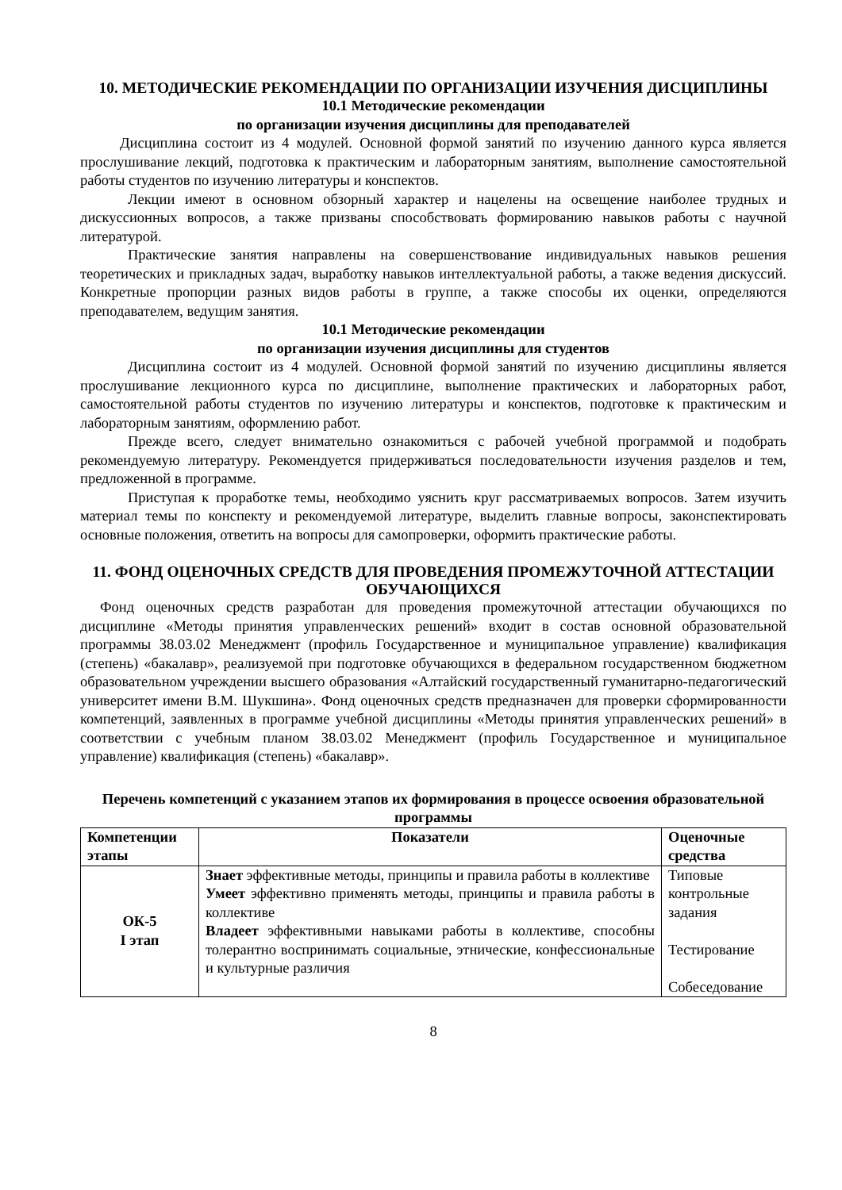10. МЕТОДИЧЕСКИЕ РЕКОМЕНДАЦИИ ПО ОРГАНИЗАЦИИ ИЗУЧЕНИЯ ДИСЦИПЛИНЫ
10.1 Методические рекомендации
по организации изучения дисциплины для преподавателей
Дисциплина состоит из 4 модулей. Основной формой занятий по изучению данного курса является прослушивание лекций, подготовка к практическим и лабораторным занятиям, выполнение самостоятельной работы студентов по изучению литературы и конспектов.
Лекции имеют в основном обзорный характер и нацелены на освещение наиболее трудных и дискуссионных вопросов, а также призваны способствовать формированию навыков работы с научной литературой.
Практические занятия направлены на совершенствование индивидуальных навыков решения теоретических и прикладных задач, выработку навыков интеллектуальной работы, а также ведения дискуссий. Конкретные пропорции разных видов работы в группе, а также способы их оценки, определяются преподавателем, ведущим занятия.
10.1 Методические рекомендации
по организации изучения дисциплины для студентов
Дисциплина состоит из 4 модулей. Основной формой занятий по изучению дисциплины является прослушивание лекционного курса по дисциплине, выполнение практических и лабораторных работ, самостоятельной работы студентов по изучению литературы и конспектов, подготовке к практическим и лабораторным занятиям, оформлению работ.
Прежде всего, следует внимательно ознакомиться с рабочей учебной программой и подобрать рекомендуемую литературу. Рекомендуется придерживаться последовательности изучения разделов и тем, предложенной в программе.
Приступая к проработке темы, необходимо уяснить круг рассматриваемых вопросов. Затем изучить материал темы по конспекту и рекомендуемой литературе, выделить главные вопросы, законспектировать основные положения, ответить на вопросы для самопроверки, оформить практические работы.
11. ФОНД ОЦЕНОЧНЫХ СРЕДСТВ ДЛЯ ПРОВЕДЕНИЯ ПРОМЕЖУТОЧНОЙ АТТЕСТАЦИИ ОБУЧАЮЩИХСЯ
Фонд оценочных средств разработан для проведения промежуточной аттестации обучающихся по дисциплине «Методы принятия управленческих решений» входит в состав основной образовательной программы 38.03.02 Менеджмент (профиль Государственное и муниципальное управление) квалификация (степень) «бакалавр», реализуемой при подготовке обучающихся в федеральном государственном бюджетном образовательном учреждении высшего образования «Алтайский государственный гуманитарно-педагогический университет имени В.М. Шукшина». Фонд оценочных средств предназначен для проверки сформированности компетенций, заявленных в программе учебной дисциплины «Методы принятия управленческих решений» в соответствии с учебным планом 38.03.02 Менеджмент (профиль Государственное и муниципальное управление) квалификация (степень) «бакалавр».
Перечень компетенций с указанием этапов их формирования в процессе освоения образовательной программы
| Компетенции этапы | Показатели | Оценочные средства |
| --- | --- | --- |
| ОК-5 I этап | Знает эффективные методы, принципы и правила работы в коллективе Умеет эффективно применять методы, принципы и правила работы в коллективе Владеет эффективными навыками работы в коллективе, способны толерантно воспринимать социальные, этнические, конфессиональные и культурные различия | Типовые контрольные задания Тестирование Собеседование |
8